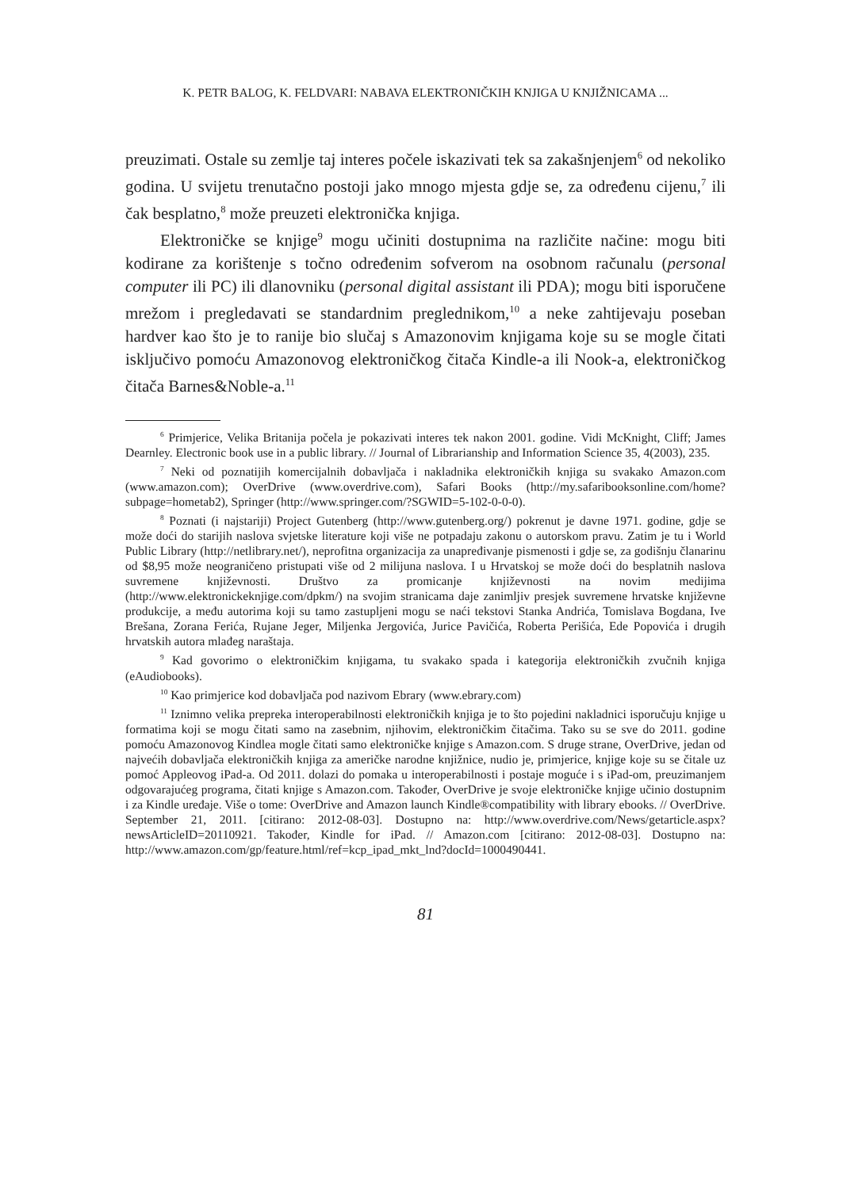K. PETR BALOG, K. FELDVARI: NABAVA ELEKTRONIČKIH KNJIGA U KNJIŽNICAMA ...
preuzimati. Ostale su zemlje taj interes počele iskazivati tek sa zakašnjenjem<sup>6</sup> od nekoliko godina. U svijetu trenutačno postoji jako mnogo mjesta gdje se, za određenu cijenu,<sup>7</sup> ili čak besplatno,<sup>8</sup> može preuzeti elektronička knjiga.
Elektroničke se knjige<sup>9</sup> mogu učiniti dostupnima na različite načine: mogu biti kodirane za korištenje s točno određenim sofverom na osobnom računalu (personal computer ili PC) ili dlanovniku (personal digital assistant ili PDA); mogu biti isporučene mrežom i pregledavati se standardnim preglednikom,<sup>10</sup> a neke zahtijevaju poseban hardver kao što je to ranije bio slučaj s Amazonovim knjigama koje su se mogle čitati isključivo pomoću Amazonovog elektronič­kog čitača Kindle-a ili Nook-a, elektroničkog čitača Barnes&Noble-a.<sup>11</sup>
<sup>6</sup> Primjerice, Velika Britanija počela je pokazivati interes tek nakon 2001. godine. Vidi McKnight, Cliff; James Dearnley. Electronic book use in a public library. // Journal of Librari­anship and Information Science 35, 4(2003), 235.
<sup>7</sup> Neki od poznatijih komercijalnih dobavljača i nakladnika elektroničkih knjiga su svakako Amazon.com (www.amazon.com); OverDrive (www.overdrive.com), Safari Books (http://my.safaribooksonline.com/home?subpage=hometab2), Springer (http://www.springer.com/?SGWID=5-102-0-0-0).
<sup>8</sup> Poznati (i najstariji) Project Gutenberg (http://www.gutenberg.org/) pokrenut je davne 1971. godine, gdje se može doći do starijih naslova svjetske literature koji više ne potpadaju zakonu o autorskom pravu. Zatim je tu i World Public Library (http://netlibrary.net/), neprofitna organizacija za unapređivanje pismenosti i gdje se, za godišnju članarinu od $8,95 može neo­graničeno pristupati više od 2 milijuna naslova. I u Hrvatskoj se može doći do besplatnih na­slova suvremene književnosti. Društvo za promicanje književnosti na novim medijima (http://www.elektronickeknjige.com/dpkm/) na svojim stranicama daje zanimljiv presjek suvremene hrvatske književne produkcije, a među autorima koji su tamo zastupljeni mogu se naći teksto­vi Stanka Andrića, Tomislava Bogdana, Ive Brešana, Zorana Ferića, Rujane Jeger, Miljenka Jergovića, Jurice Pavičića, Roberta Perišića, Ede Popovića i drugih hrvatskih autora mlađeg naraštaja.
<sup>9</sup> Kad govorimo o elektroničkim knjigama, tu svakako spada i kategorija elektroničkih zvučnih knjiga (eAudiobooks).
<sup>10</sup> Kao primjerice kod dobavljača pod nazivom Ebrary (www.ebrary.com)
<sup>11</sup> Iznimno velika prepreka interoperabilnosti elektroničkih knjiga je to što pojedini na­kladnici isporučuju knjige u formatima koji se mogu čitati samo na zasebnim, njihovim, elek­troničkim čitačima. Tako su se sve do 2011. godine pomoću Amazonovog Kindlea mogle čitati samo elektroničke knjige s Amazon.com. S druge strane, OverDrive, jedan od najvećih dobav­ljača elektroničkih knjiga za američke narodne knjižnice, nudio je, primjerice, knjige koje su se čitale uz pomoć Appleovog iPad-a. Od 2011. dolazi do pomaka u interoperabilnosti i posta­je moguće i s iPad-om, preuzimanjem odgovarajućeg programa, čitati knjige s Amazon.com. Također, OverDrive je svoje elektroničke knjige učinio dostupnim i za Kindle uređaje. Više o tome: OverDrive and Amazon launch Kindle®compatibility with library ebooks. // OverDrive. September 21, 2011. [citirano: 2012-08-03]. Dostupno na: http://www.overdrive.com/News/getarticle.aspx?newsArticleID=20110921. Također, Kindle for iPad. // Amazon.com [citira­no: 2012-08-03]. Dostupno na: http://www.amazon.com/gp/feature.html/ref=kcp_ipad_mkt_lnd?docId=1000490441.
81